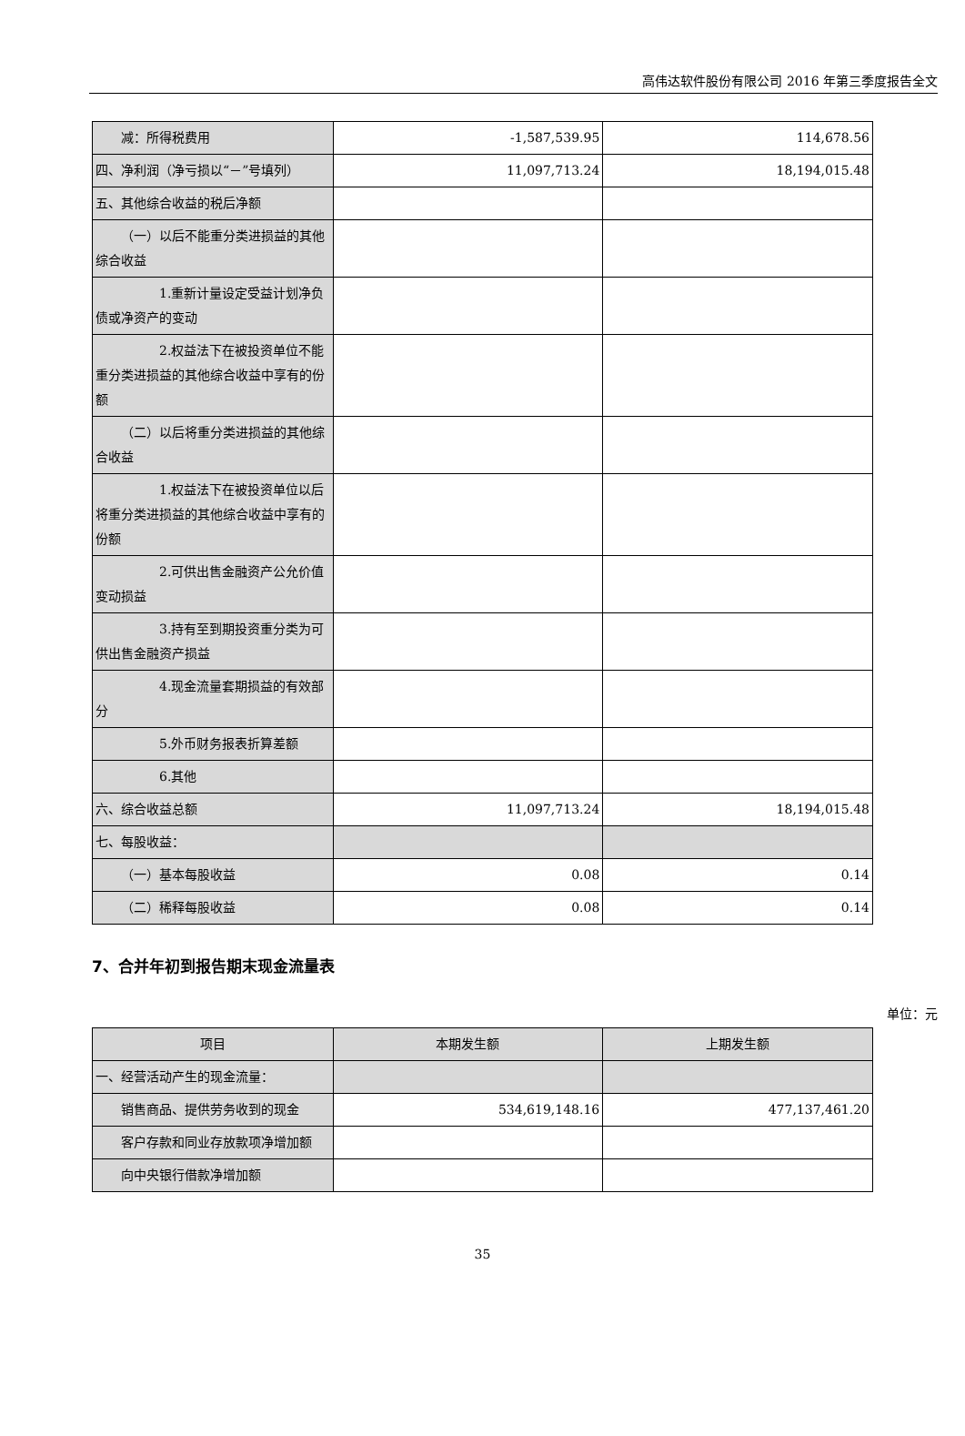高伟达软件股份有限公司 2016 年第三季度报告全文
| 减：所得税费用 | -1,587,539.95 | 114,678.56 |
| 四、净利润（净亏损以“－”号填列） | 11,097,713.24 | 18,194,015.48 |
| 五、其他综合收益的税后净额 | | |
| （一）以后不能重分类进损益的其他综合收益 | | |
| 1.重新计量设定受益计划净负债或净资产的变动 | | |
| 2.权益法下在被投资单位不能重分类进损益的其他综合收益中享有的份额 | | |
| （二）以后将重分类进损益的其他综合收益 | | |
| 1.权益法下在被投资单位以后将重分类进损益的其他综合收益中享有的份额 | | |
| 2.可供出售金融资产公允价值变动损益 | | |
| 3.持有至到期投资重分类为可供出售金融资产损益 | | |
| 4.现金流量套期损益的有效部分 | | |
| 5.外币财务报表折算差额 | | |
| 6.其他 | | |
| 六、综合收益总额 | 11,097,713.24 | 18,194,015.48 |
| 七、每股收益： | | |
| （一）基本每股收益 | 0.08 | 0.14 |
| （二）稀释每股收益 | 0.08 | 0.14 |
7、合并年初到报告期末现金流量表
单位：元
| 项目 | 本期发生额 | 上期发生额 |
| --- | --- | --- |
| 一、经营活动产生的现金流量： | | |
| 销售商品、提供劳务收到的现金 | 534,619,148.16 | 477,137,461.20 |
| 客户存款和同业存放款项净增加额 | | |
| 向中央银行借款净增加额 | | |
35